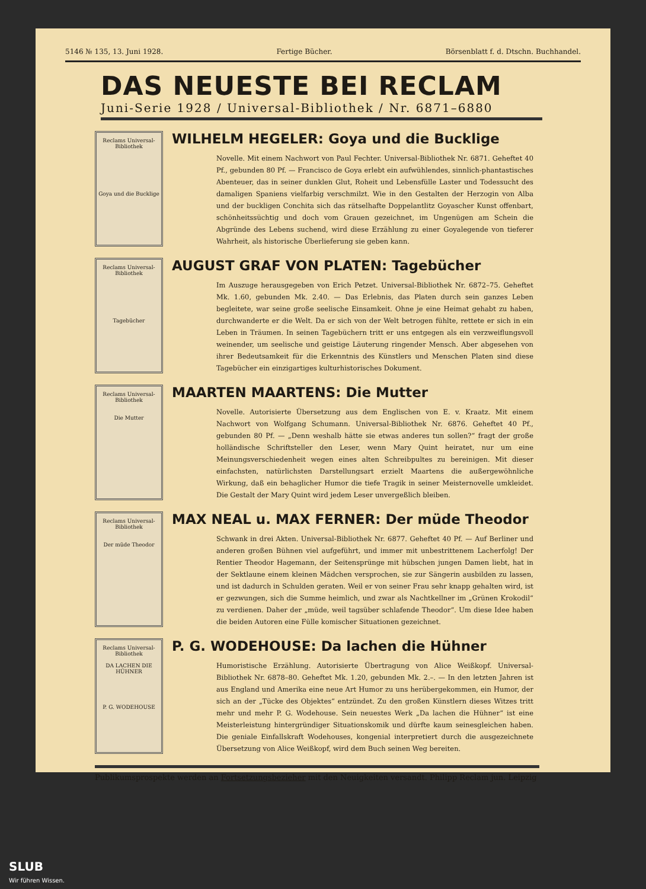5146 № 135, 13. Juni 1928. Fertige Bücher. Börsenblatt f. d. Dtschn. Buchhandel.
DAS NEUESTE BEI RECLAM
Juni-Serie 1928 / Universal-Bibliothek / Nr. 6871–6880
Reclams Universal-Bibliothek
Goya und die Bucklige
WILHELM HEGELER: Goya und die Bucklige
Novelle. Mit einem Nachwort von Paul Fechter. Universal-Bibliothek Nr. 6871. Geheftet 40 Pf., gebunden 80 Pf. — Francisco de Goya erlebt ein aufwühlendes, sinnlich-phantastisches Abenteuer, das in seiner dunklen Glut, Roheit und Lebensfülle Laster und Todessucht des damaligen Spaniens vielfarbig verschmilzt. Wie in den Gestalten der Herzogin von Alba und der buckligen Conchita sich das rätselhafte Doppelantlitz Goyascher Kunst offenbart, schönheitssüchtig und doch vom Grauen gezeichnet, im Ungenügen am Schein die Abgründe des Lebens suchend, wird diese Erzählung zu einer Goyalegende von tieferer Wahrheit, als historische Überlieferung sie geben kann.
Reclams Universal-Bibliothek
Tagebücher
AUGUST GRAF VON PLATEN: Tagebücher
Im Auszuge herausgegeben von Erich Petzet. Universal-Bibliothek Nr. 6872–75. Geheftet Mk. 1.60, gebunden Mk. 2.40. — Das Erlebnis, das Platen durch sein ganzes Leben begleitete, war seine große seelische Einsamkeit. Ohne je eine Heimat gehabt zu haben, durchwanderte er die Welt. Da er sich von der Welt betrogen fühlte, rettete er sich in ein Leben in Träumen. In seinen Tagebüchern tritt er uns entgegen als ein verzweiflungsvoll weinender, um seelische und geistige Läuterung ringender Mensch. Aber abgesehen von ihrer Bedeutsamkeit für die Erkenntnis des Künstlers und Menschen Platen sind diese Tagebücher ein einzigartiges kulturhistorisches Dokument.
Reclams Universal-Bibliothek
Die Mutter
MAARTEN MAARTENS: Die Mutter
Novelle. Autorisierte Übersetzung aus dem Englischen von E. v. Kraatz. Mit einem Nachwort von Wolfgang Schumann. Universal-Bibliothek Nr. 6876. Geheftet 40 Pf., gebunden 80 Pf. — „Denn weshalb hätte sie etwas anderes tun sollen?“ fragt der große holländische Schriftsteller den Leser, wenn Mary Quint heiratet, nur um eine Meinungsverschiedenheit wegen eines alten Schreibpultes zu bereinigen. Mit dieser einfachsten, natürlichsten Darstellungsart erzielt Maartens die außergewöhnliche Wirkung, daß ein behaglicher Humor die tiefe Tragik in seiner Meisternovelle umkleidet. Die Gestalt der Mary Quint wird jedem Leser unvergeßlich bleiben.
Reclams Universal-Bibliothek
Der müde Theodor
MAX NEAL u. MAX FERNER: Der müde Theodor
Schwank in drei Akten. Universal-Bibliothek Nr. 6877. Geheftet 40 Pf. — Auf Berliner und anderen großen Bühnen viel aufgeführt, und immer mit unbestrittenem Lacherfolg! Der Rentier Theodor Hagemann, der Seitensprünge mit hübschen jungen Damen liebt, hat in der Sektlaune einem kleinen Mädchen versprochen, sie zur Sängerin ausbilden zu lassen, und ist dadurch in Schulden geraten. Weil er von seiner Frau sehr knapp gehalten wird, ist er gezwungen, sich die Summe heimlich, und zwar als Nachtkellner im „Grünen Krokodil“ zu verdienen. Daher der „müde, weil tagsüber schlafende Theodor“. Um diese Idee haben die beiden Autoren eine Fülle komischer Situationen gezeichnet.
Reclams Universal-Bibliothek
DA LACHEN DIE HÜHNER
P. G. WODEHOUSE
P. G. WODEHOUSE: Da lachen die Hühner
Humoristische Erzählung. Autorisierte Übertragung von Alice Weißkopf. Universal-Bibliothek Nr. 6878–80. Geheftet Mk. 1.20, gebunden Mk. 2.–. — In den letzten Jahren ist aus England und Amerika eine neue Art Humor zu uns herübergekommen, ein Humor, der sich an der „Tücke des Objektes“ entzündet. Zu den großen Künstlern dieses Witzes tritt mehr und mehr P. G. Wodehouse. Sein neuestes Werk „Da lachen die Hühner“ ist eine Meisterleistung hintergründiger Situationskomik und dürfte kaum seinesgleichen haben. Die geniale Einfallskraft Wodehouses, kongenial interpretiert durch die ausgezeichnete Übersetzung von Alice Weißkopf, wird dem Buch seinen Weg bereiten.
Publikumsprospekte werden an Fortsetzungsbezieher mit den Neuigkeiten versandt. Philipp Reclam jun. Leipzig
SLUB
Wir führen Wissen.